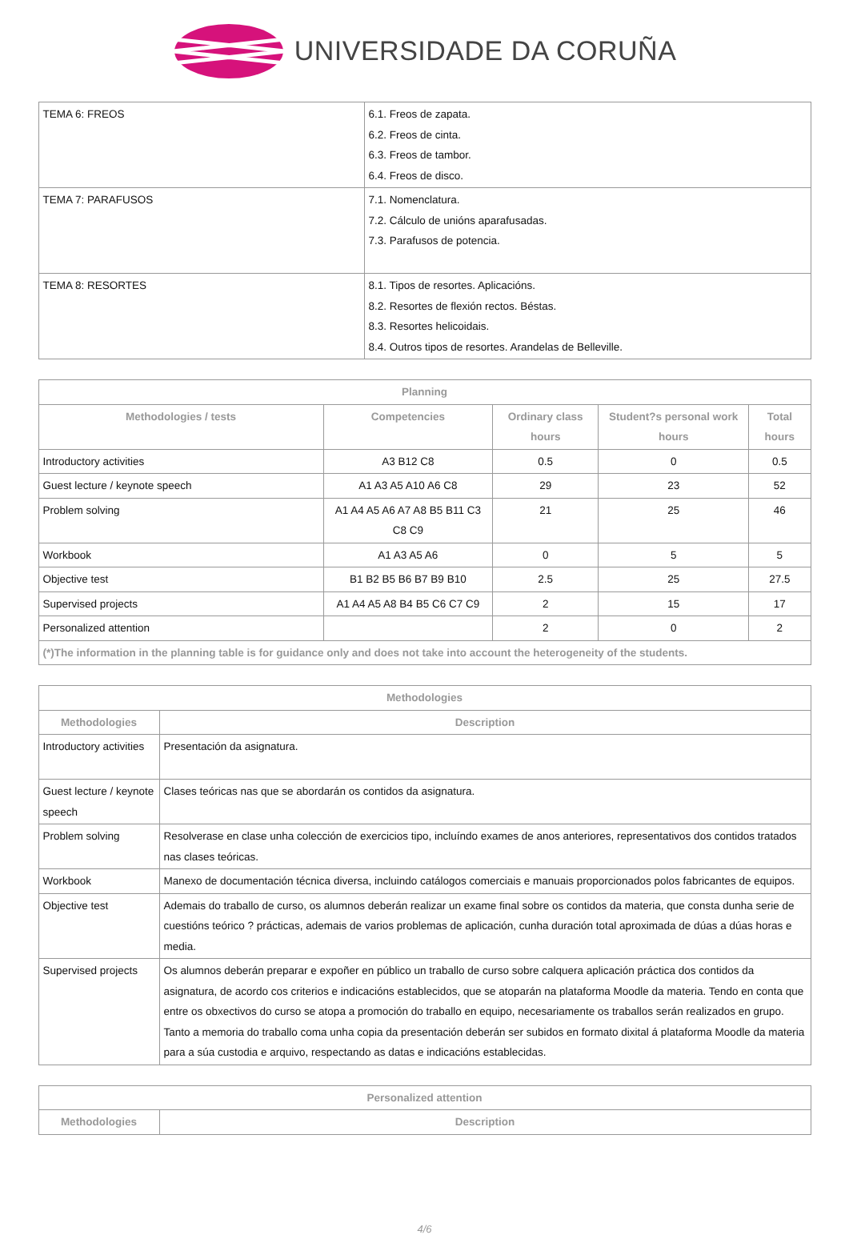UNIVERSIDADE DA CORUÑA
| TEMA 6: FREOS | 6.1. Freos de zapata. 6.2. Freos de cinta. 6.3. Freos de tambor. 6.4. Freos de disco. |
| TEMA 7: PARAFUSOS | 7.1. Nomenclatura. 7.2. Cálculo de unións aparafusadas. 7.3. Parafusos de potencia. |
| TEMA 8: RESORTES | 8.1. Tipos de resortes. Aplicacións. 8.2. Resortes de flexión rectos. Béstas. 8.3. Resortes helicoidais. 8.4. Outros tipos de resortes. Arandelas de Belleville. |
| Planning | | | | |
| --- | --- | --- | --- | --- |
| Methodologies / tests | Competencies | Ordinary class hours | Student?s personal work hours | Total hours |
| Introductory activities | A3 B12 C8 | 0.5 | 0 | 0.5 |
| Guest lecture / keynote speech | A1 A3 A5 A10 A6 C8 | 29 | 23 | 52 |
| Problem solving | A1 A4 A5 A6 A7 A8 B5 B11 C3 C8 C9 | 21 | 25 | 46 |
| Workbook | A1 A3 A5 A6 | 0 | 5 | 5 |
| Objective test | B1 B2 B5 B6 B7 B9 B10 | 2.5 | 25 | 27.5 |
| Supervised projects | A1 A4 A5 A8 B4 B5 C6 C7 C9 | 2 | 15 | 17 |
| Personalized attention | | 2 | 0 | 2 |
| (*)The information in the planning table is for guidance only and does not take into account the heterogeneity of the students. | | | | |
| Methodologies | |
| --- | --- |
| Methodologies | Description |
| Introductory activities | Presentación da asignatura. |
| Guest lecture / keynote speech | Clases teóricas nas que se abordarán os contidos da asignatura. |
| Problem solving | Resolverase en clase unha colección de exercicios tipo, incluíndo exames de anos anteriores, representativos dos contidos tratados nas clases teóricas. |
| Workbook | Manexo de documentación técnica diversa, incluindo catálogos comerciais e manuais proporcionados polos fabricantes de equipos. |
| Objective test | Ademais do traballo de curso, os alumnos deberán realizar un exame final sobre os contidos da materia, que consta dunha serie de cuestións teórico ? prácticas, ademais de varios problemas de aplicación, cunha duración total aproximada de dúas a dúas horas e media. |
| Supervised projects | Os alumnos deberán preparar e expoñer en público un traballo de curso sobre calquera aplicación práctica dos contidos da asignatura, de acordo cos criterios e indicacións establecidos, que se atoparán na plataforma Moodle da materia. Tendo en conta que entre os obxectivos do curso se atopa a promoción do traballo en equipo, necesariamente os traballos serán realizados en grupo. Tanto a memoria do traballo coma unha copia da presentación deberán ser subidos en formato dixital á plataforma Moodle da materia para a súa custodia e arquivo, respectando as datas e indicacións establecidas. |
| Personalized attention | |
| --- | --- |
| Methodologies | Description |
4/6